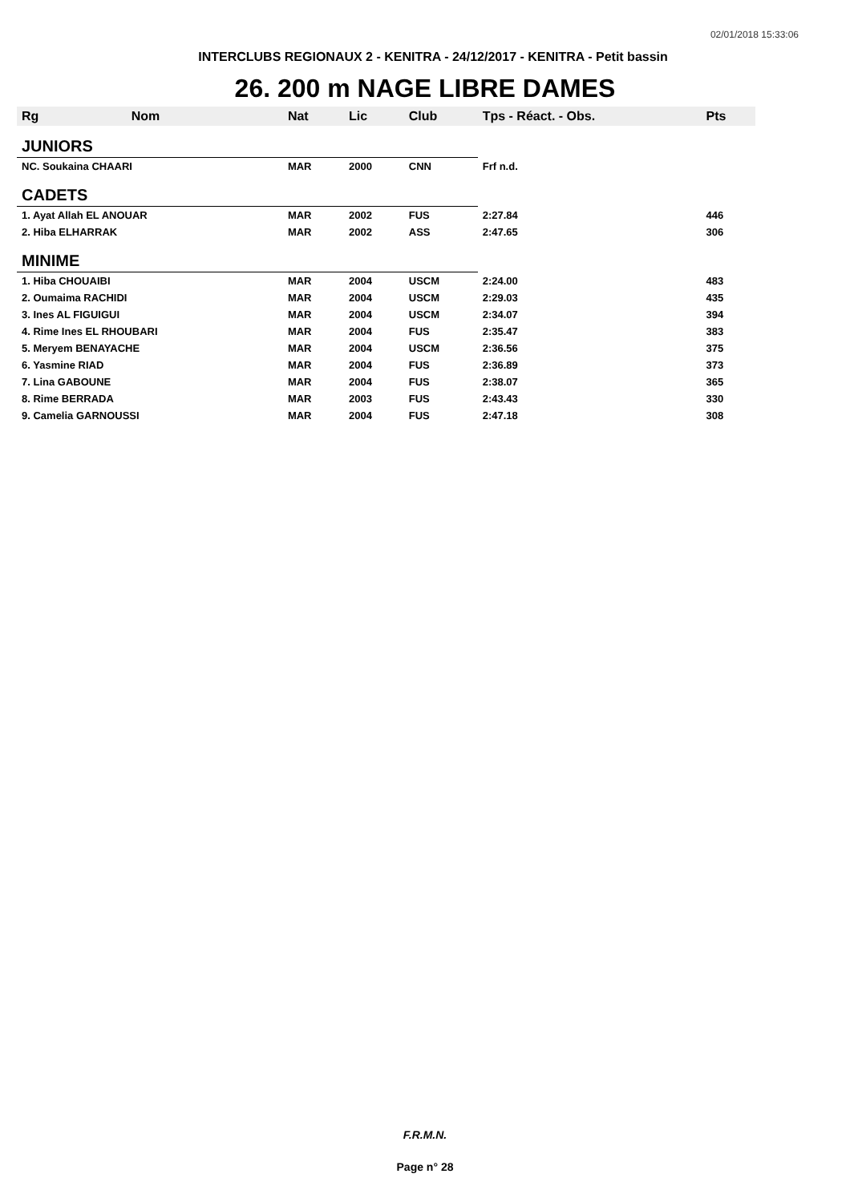02/01/2018 15:33:06
INTERCLUBS REGIONAUX 2 - KENITRA - 24/12/2017 - KENITRA - Petit bassin
26. 200 m NAGE LIBRE DAMES
| Rg | Nom | Nat | Lic | Club | Tps - Réact. - Obs. | Pts |
| --- | --- | --- | --- | --- | --- | --- |
| JUNIORS | | | | | | |
| NC. Soukaina CHAARI | | MAR | 2000 | CNN | Frf n.d. | |
| CADETS | | | | | | |
| 1. Ayat Allah EL ANOUAR | | MAR | 2002 | FUS | 2:27.84 | 446 |
| 2. Hiba ELHARRAK | | MAR | 2002 | ASS | 2:47.65 | 306 |
| MINIME | | | | | | |
| 1. Hiba CHOUAIBI | | MAR | 2004 | USCM | 2:24.00 | 483 |
| 2. Oumaima RACHIDI | | MAR | 2004 | USCM | 2:29.03 | 435 |
| 3. Ines AL FIGUIGUI | | MAR | 2004 | USCM | 2:34.07 | 394 |
| 4. Rime Ines EL RHOUBARI | | MAR | 2004 | FUS | 2:35.47 | 383 |
| 5. Meryem BENAYACHE | | MAR | 2004 | USCM | 2:36.56 | 375 |
| 6. Yasmine RIAD | | MAR | 2004 | FUS | 2:36.89 | 373 |
| 7. Lina GABOUNE | | MAR | 2004 | FUS | 2:38.07 | 365 |
| 8. Rime BERRADA | | MAR | 2003 | FUS | 2:43.43 | 330 |
| 9. Camelia GARNOUSSI | | MAR | 2004 | FUS | 2:47.18 | 308 |
F.R.M.N.
Page n° 28